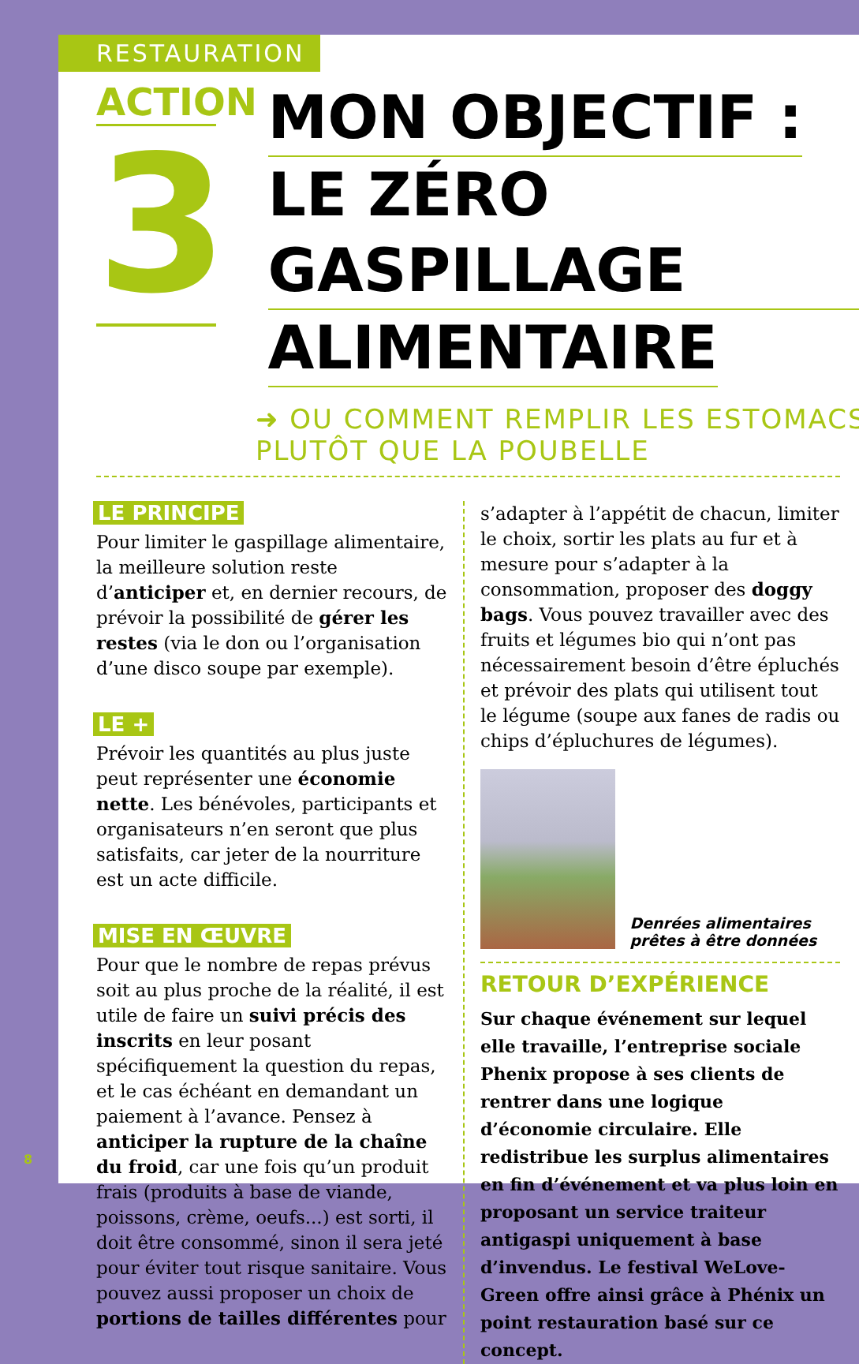RESTAURATION
ACTION
3
MON OBJECTIF :
LE ZÉRO GASPILLAGE
ALIMENTAIRE
➜ OU COMMENT REMPLIR LES ESTOMACS
PLUTÔT QUE LA POUBELLE
LE PRINCIPE
Pour limiter le gaspillage alimentaire, la meilleure solution reste d’anticiper et, en dernier recours, de prévoir la possibilité de gérer les restes (via le don ou l’organisation d’une disco soupe par exemple).
LE +
Prévoir les quantités au plus juste peut représenter une économie nette. Les bénévoles, participants et organisateurs n’en seront que plus satisfaits, car jeter de la nourriture est un acte difficile.
MISE EN ŒUVRE
Pour que le nombre de repas prévus soit au plus proche de la réalité, il est utile de faire un suivi précis des inscrits en leur posant spécifiquement la question du repas, et le cas échéant en demandant un paiement à l’avance. Pensez à anticiper la rupture de la chaîne du froid, car une fois qu’un produit frais (produits à base de viande, poissons, crème, oeufs...) est sorti, il doit être consommé, sinon il sera jeté pour éviter tout risque sanitaire. Vous pouvez aussi proposer un choix de portions de tailles différentes pour
s’adapter à l’appétit de chacun, limiter le choix, sortir les plats au fur et à mesure pour s’adapter à la consommation, proposer des doggy bags. Vous pouvez travailler avec des fruits et légumes bio qui n’ont pas nécessairement besoin d’être épluchés et prévoir des plats qui utilisent tout le légume (soupe aux fanes de radis ou chips d’épluchures de légumes).
Denrées alimentaires prêtes à être données
RETOUR D’EXPÉRIENCE
Sur chaque événement sur lequel elle travaille, l’entreprise sociale Phenix propose à ses clients de rentrer dans une logique d’économie circulaire. Elle redistribue les surplus alimentaires en fin d’événement et va plus loin en proposant un service traiteur antigaspi uniquement à base d’invendus. Le festival WeLove-Green offre ainsi grâce à Phénix un point restauration basé sur ce concept.
8